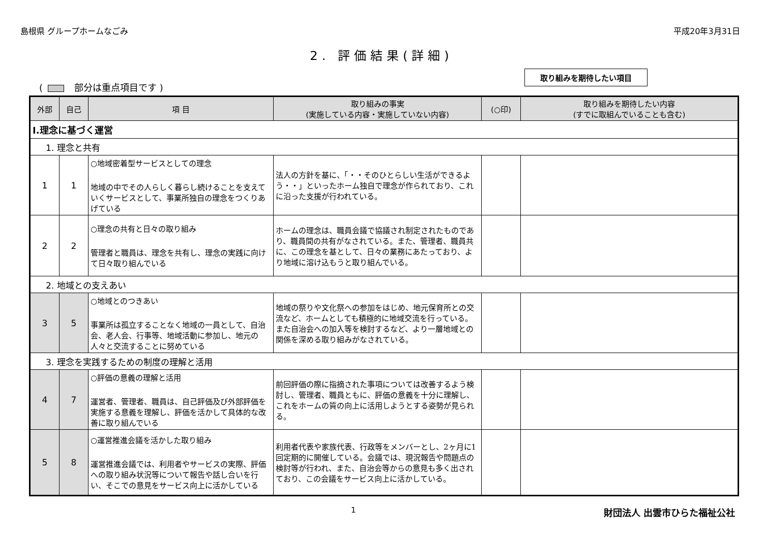島根県 グループホームなごみ 平成20年3月31日
2. 評価結果(詳細)
( 部分は重点項目です )
取り組みを期待したい項目
| 外部 | 自己 | 項 目 | 取り組みの事実 (実施している内容・実施していない内容) | (○印) | 取り組みを期待したい内容 (すでに取組んでいることも含む) |
| --- | --- | --- | --- | --- | --- |
| Ⅰ.理念に基づく運営 | | | | | |
| 1. 理念と共有 | | | | | |
| 1 | 1 | ○地域密着型サービスとしての理念 地域の中でその人らしく暮らし続けることを支えていくサービスとして、事業所独自の理念をつくりあげている | 法人の方針を基に、「・・そのひとらしい生活ができるよう・・」といったホーム独自で理念が作られており、これに沿った支援が行われている。 | | |
| 2 | 2 | ○理念の共有と日々の取り組み 管理者と職員は、理念を共有し、理念の実践に向けて日々取り組んでいる | ホームの理念は、職員会議で協議され制定されたものであり、職員間の共有がなされている。また、管理者、職員共に、この理念を基として、日々の業務にあたっており、より地域に溶け込もうと取り組んでいる。 | | |
| 2. 地域との支えあい | | | | | |
| 3 | 5 | ○地域とのつきあい 事業所は孤立することなく地域の一員として、自治会、老人会、行事等、地域活動に参加し、地元の人々と交流することに努めている | 地域の祭りや文化祭への参加をはじめ、地元保育所との交流など、ホームとしても積極的に地域交流を行っている。また自治会への加入等を検討するなど、より一層地域との関係を深める取り組みがなされている。 | | |
| 3. 理念を実践するための制度の理解と活用 | | | | | |
| 4 | 7 | ○評価の意義の理解と活用 運営者、管理者、職員は、自己評価及び外部評価を実施する意義を理解し、評価を活かして具体的な改善に取り組んでいる | 前回評価の際に指摘された事項については改善するよう検討し、管理者、職員ともに、評価の意義を十分に理解し、これをホームの質の向上に活用しようとする姿勢が見られる。 | | |
| 5 | 8 | ○運営推進会議を活かした取り組み 運営推進会議では、利用者やサービスの実際、評価への取り組み状況等について報告や話し合いを行い、そこでの意見をサービス向上に活かしている | 利用者代表や家族代表、行政等をメンバーとし、2ヶ月に1回定期的に開催している。会議では、現況報告や問題点の検討等が行われ、また、自治会等からの意見も多く出されており、この会議をサービス向上に活かしている。 | | |
1 財団法人 出雲市ひらた福祉公社